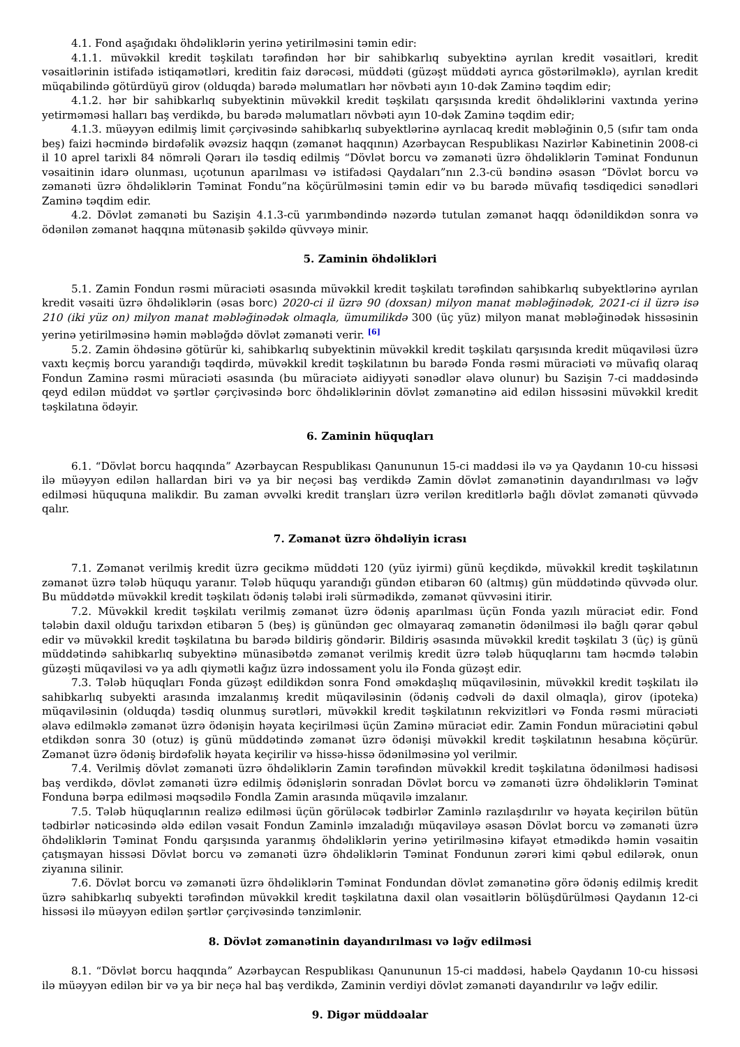4.1. Fond aşağıdakı öhdəliklərin yerinə yetirilməsini təmin edir:
4.1.1. müvəkkil kredit təşkilatı tərəfindən hər bir sahibkarlıq subyektinə ayrılan kredit vəsaitləri, kredit vəsaitlərinin istifadə istiqamətləri, kreditin faiz dərəcəsi, müddəti (güzəşt müddəti ayrıca göstərilməklə), ayrılan kredit müqabilində götürdüyü girov (olduqda) barədə məlumatları hər növbəti ayın 10-dək Zaminə təqdim edir;
4.1.2. hər bir sahibkarlıq subyektinin müvəkkil kredit təşkilatı qarşısında kredit öhdəliklərini vaxtında yerinə yetirməməsi halları baş verdikdə, bu barədə məlumatları növbəti ayın 10-dək Zaminə təqdim edir;
4.1.3. müəyyən edilmiş limit çərçivəsində sahibkarlıq subyektlərinə ayrılacaq kredit məbləğinin 0,5 (sıfır tam onda beş) faizi həcmində birdəfəlik əvəzsiz haqqın (zəmanət haqqının) Azərbaycan Respublikası Nazirlər Kabinetinin 2008-ci il 10 aprel tarixli 84 nömrəli Qərarı ilə təsdiq edilmiş “Dövlət borcu və zəmanəti üzrə öhdəliklərin Təminat Fondunun vəsaitinin idarə olunması, uçotunun aparılması və istifadəsi Qaydaları”nın 2.3-cü bəndinə əsasən “Dövlət borcu və zəmanəti üzrə öhdəliklərin Təminat Fondu”na köçürülməsini təmin edir və bu barədə müvafiq təsdiqedici sənədləri Zaminə təqdim edir.
4.2. Dövlət zəmanəti bu Sazişin 4.1.3-cü yarımbəndində nəzərdə tutulan zəmanət haqqı ödənildikdən sonra və ödənilən zəmanət haqqına mütənasib şəkildə qüvvəyə minir.
5. Zaminin öhdəlikləri
5.1. Zamin Fondun rəsmi müraciəti əsasında müvəkkil kredit təşkilatı tərəfindən sahibkarlıq subyektlərinə ayrılan kredit vəsaiti üzrə öhdəliklərin (əsas borc) 2020-ci il üzrə 90 (doxsan) milyon manat məbləğinədək, 2021-ci il üzrə isə 210 (iki yüz on) milyon manat məbləğinədək olmaqla, ümumilikdə 300 (üç yüz) milyon manat məbləğinədək hissəsinin yerinə yetirilməsinə həmin məbləğdə dövlət zəmanəti verir. <sup>[6]</sup>
5.2. Zamin öhdəsinə götürür ki, sahibkarlıq subyektinin müvəkkil kredit təşkilatı qarşısında kredit müqaviləsi üzrə vaxtı keçmiş borcu yarandığı təqdirdə, müvəkkil kredit təşkilatının bu barədə Fonda rəsmi müraciəti və müvafiq olaraq Fondun Zaminə rəsmi müraciəti əsasında (bu müraciətə aidiyyəti sənədlər əlavə olunur) bu Sazişin 7-ci maddəsində qeyd edilən müddət və şərtlər çərçivəsində borc öhdəliklərinin dövlət zəmanətinə aid edilən hissəsini müvəkkil kredit təşkilatına ödəyir.
6. Zaminin hüquqları
6.1. “Dövlət borcu haqqında” Azərbaycan Respublikası Qanununun 15-ci maddəsi ilə və ya Qaydanın 10-cu hissəsi ilə müəyyən edilən hallardan biri və ya bir neçəsi baş verdikdə Zamin dövlət zəmanətinin dayandırılması və ləğv edilməsi hüququna malikdir. Bu zaman əvvəlki kredit tranşları üzrə verilən kreditlərlə bağlı dövlət zəmanəti qüvvədə qalır.
7. Zəmanət üzrə öhdəliyin icrası
7.1. Zəmanət verilmiş kredit üzrə gecikmə müddəti 120 (yüz iyirmi) günü keçdikdə, müvəkkil kredit təşkilatının zəmanət üzrə tələb hüququ yaranır. Tələb hüququ yarandığı gündən etibarən 60 (altmış) gün müddətində qüvvədə olur. Bu müddətdə müvəkkil kredit təşkilatı ödəniş tələbi irəli sürmədikdə, zəmanət qüvvəsini itirir.
7.2. Müvəkkil kredit təşkilatı verilmiş zəmanət üzrə ödəniş aparılması üçün Fonda yazılı müraciət edir. Fond tələbin daxil olduğu tarixdən etibarən 5 (beş) iş günündən gec olmayaraq zəmanətin ödənilməsi ilə bağlı qərar qəbul edir və müvəkkil kredit təşkilatına bu barədə bildiriş göndərir. Bildiriş əsasında müvəkkil kredit təşkilatı 3 (üç) iş günü müddətində sahibkarlıq subyektinə münasibətdə zəmanət verilmiş kredit üzrə tələb hüquqlarını tam həcmdə tələbin güzəşti müqaviləsi və ya adlı qiymətli kağız üzrə indossament yolu ilə Fonda güzəşt edir.
7.3. Tələb hüquqları Fonda güzəşt edildikdən sonra Fond əməkdaşlıq müqaviləsinin, müvəkkil kredit təşkilatı ilə sahibkarlıq subyekti arasında imzalanmış kredit müqaviləsinin (ödəniş cədvəli də daxil olmaqla), girov (ipoteka) müqaviləsinin (olduqda) təsdiq olunmuş surətləri, müvəkkil kredit təşkilatının rekvizitləri və Fonda rəsmi müraciəti əlavə edilməklə zəmanət üzrə ödənişin həyata keçirilməsi üçün Zaminə müraciət edir. Zamin Fondun müraciətini qəbul etdikdən sonra 30 (otuz) iş günü müddətində zəmanət üzrə ödənişi müvəkkil kredit təşkilatının hesabına köçürür. Zəmanət üzrə ödəniş birdəfəlik həyata keçirilir və hissə-hissə ödənilməsinə yol verilmir.
7.4. Verilmiş dövlət zəmanəti üzrə öhdəliklərin Zamin tərəfindən müvəkkil kredit təşkilatına ödənilməsi hadisəsi baş verdikdə, dövlət zəmanəti üzrə edilmiş ödənişlərin sonradan Dövlət borcu və zəmanəti üzrə öhdəliklərin Təminat Fonduna bərpa edilməsi məqsədilə Fondla Zamin arasında müqavilə imzalanır.
7.5. Tələb hüquqlarının realizə edilməsi üçün görüləcək tədbirlər Zaminlə razılaşdırılır və həyata keçirilən bütün tədbirlər nəticəsində əldə edilən vəsait Fondun Zaminlə imzaladığı müqaviləyə əsasən Dövlət borcu və zəmanəti üzrə öhdəliklərin Təminat Fondu qarşısında yaranmış öhdəliklərin yerinə yetirilməsinə kifayət etmədikdə həmin vəsaitin çatışmayan hissəsi Dövlət borcu və zəmanəti üzrə öhdəliklərin Təminat Fondunun zərəri kimi qəbul edilərək, onun ziyanına silinir.
7.6. Dövlət borcu və zəmanəti üzrə öhdəliklərin Təminat Fondundan dövlət zəmanətinə görə ödəniş edilmiş kredit üzrə sahibkarlıq subyekti tərəfindən müvəkkil kredit təşkilatına daxil olan vəsaitlərin bölüşdürülməsi Qaydanın 12-ci hissəsi ilə müəyyən edilən şərtlər çərçivəsində tənzimlənir.
8. Dövlət zəmanətinin dayandırılması və ləğv edilməsi
8.1. “Dövlət borcu haqqında” Azərbaycan Respublikası Qanununun 15-ci maddəsi, habelə Qaydanın 10-cu hissəsi ilə müəyyən edilən bir və ya bir neçə hal baş verdikdə, Zaminin verdiyi dövlət zəmanəti dayandırılır və ləğv edilir.
9. Digər müddəalar